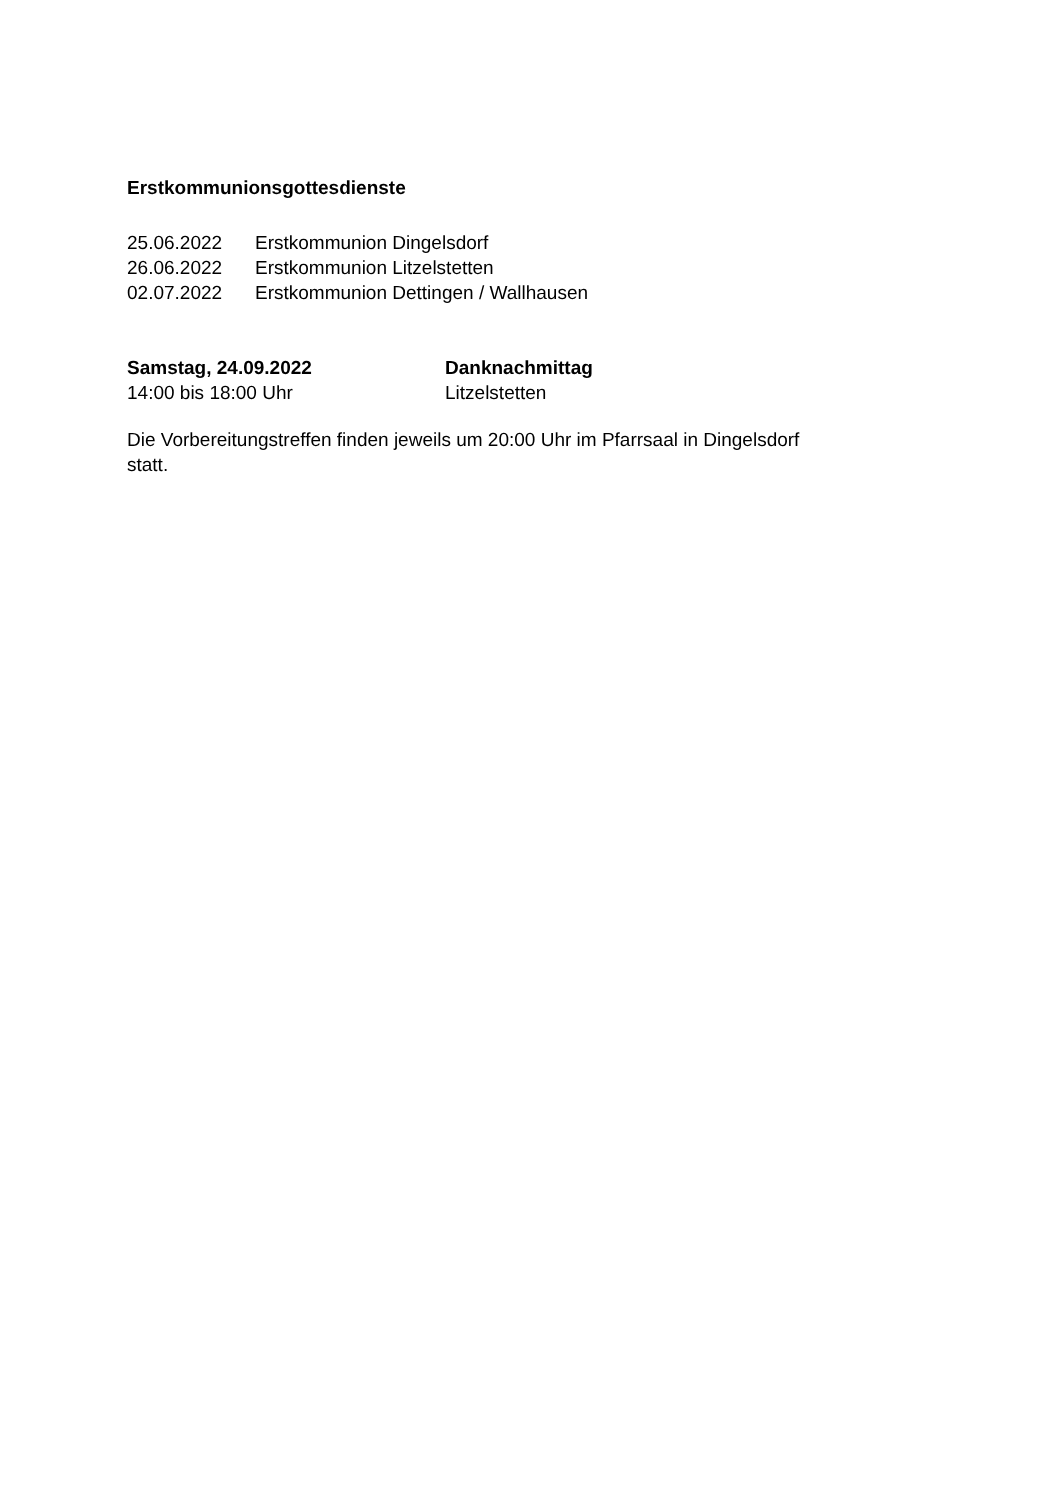Erstkommunionsgottesdienste
25.06.2022 Erstkommunion Dingelsdorf
26.06.2022 Erstkommunion Litzelstetten
02.07.2022 Erstkommunion Dettingen / Wallhausen
Samstag, 24.09.2022 Danknachmittag
14:00 bis 18:00 Uhr Litzelstetten
Die Vorbereitungstreffen finden jeweils um 20:00 Uhr im Pfarrsaal in Dingelsdorf
statt.